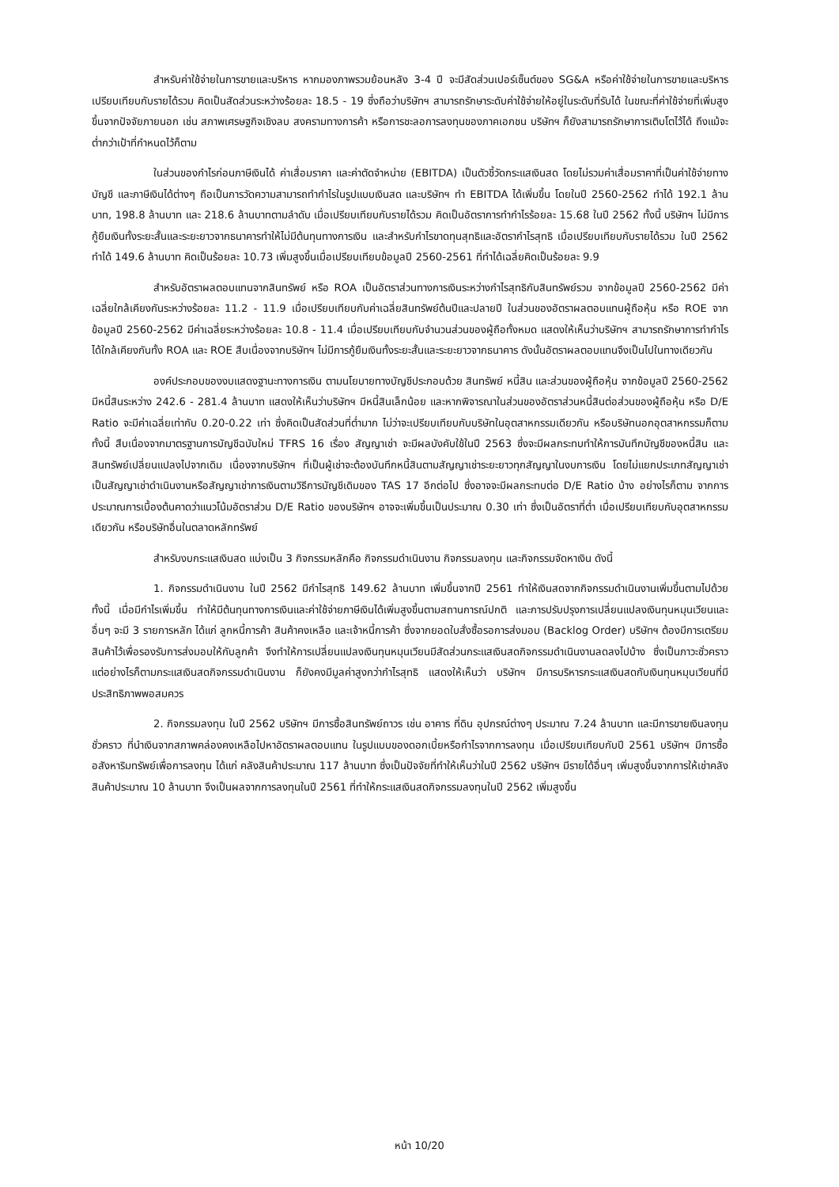สำหรับค่าใช้จ่ายในการขายและบริหาร หากมองภาพรวมย้อนหลัง 3-4 ปี จะมีสัดส่วนเปอร์เซ็นต์ของ SG&A หรือค่าใช้จ่ายในการขายและบริหารเปรียบเทียบกับรายได้รวม คิดเป็นสัดส่วนระหว่างร้อยละ 18.5 - 19 ซึ่งถือว่าบริษัทฯ สามารถรักษาระดับค่าใช้จ่ายให้อยู่ในระดับที่รับได้ ในขณะที่ค่าใช้จ่ายที่เพิ่มสูงขึ้นจากปัจจัยภายนอก เช่น สภาพเศรษฐกิจเชิงลบ สงครามทางการค้า หรือการชะลอการลงทุนของภาคเอกชน บริษัทฯ ก็ยังสามารถรักษาการเติบโตไว้ได้ ถึงแม้จะต่ำกว่าเป้าที่กำหนดไว้ก็ตาม
ในส่วนของกำไรก่อนภาษีเงินได้ ค่าเสื่อมราคา และค่าตัดจำหน่าย (EBITDA) เป็นตัวชี้วัดกระแสเงินสด โดยไม่รวมค่าเสื่อมราคาที่เป็นค่าใช้จ่ายทางบัญชี และภาษีเงินได้ต่างๆ ถือเป็นการวัดความสามารถทำกำไรในรูปแบบเงินสด และบริษัทฯ ทำ EBITDA ได้เพิ่มขึ้น โดยในปี 2560-2562 ทำได้ 192.1 ล้านบาท, 198.8 ล้านบาท และ 218.6 ล้านบาทตามลำดับ เมื่อเปรียบเทียบกับรายได้รวม คิดเป็นอัตราการทำกำไรร้อยละ 15.68 ในปี 2562 ทั้งนี้ บริษัทฯ ไม่มีการกู้ยืมเงินทั้งระยะสั้นและระยะยาวจากธนาคารทำให้ไม่มีต้นทุนทางการเงิน และสำหรับกำไรขาดทุนสุทธิและอัตรากำไรสุทธิ เมื่อเปรียบเทียบกับรายได้รวม ในปี 2562 ทำได้ 149.6 ล้านบาท คิดเป็นร้อยละ 10.73 เพิ่มสูงขึ้นเมื่อเปรียบเทียบข้อมูลปี 2560-2561 ที่ทำได้เฉลี่ยคิดเป็นร้อยละ 9.9
สำหรับอัตราผลตอบแทนจากสินทรัพย์ หรือ ROA เป็นอัตราส่วนทางการเงินระหว่างกำไรสุทธิกับสินทรัพย์รวม จากข้อมูลปี 2560-2562 มีค่าเฉลี่ยใกล้เคียงกันระหว่างร้อยละ 11.2 - 11.9 เมื่อเปรียบเทียบกับค่าเฉลี่ยสินทรัพย์ต้นปีและปลายปี ในส่วนของอัตราผลตอบแทนผู้ถือหุ้น หรือ ROE จากข้อมูลปี 2560-2562 มีค่าเฉลี่ยระหว่างร้อยละ 10.8 - 11.4 เมื่อเปรียบเทียบกับจำนวนส่วนของผู้ถือทั้งหมด แสดงให้เห็นว่าบริษัทฯ สามารถรักษาการทำกำไรได้ใกล้เคียงกันทั้ง ROA และ ROE สืบเนื่องจากบริษัทฯ ไม่มีการกู้ยืมเงินทั้งระยะสั้นและระยะยาวจากธนาคาร ดังนั้นอัตราผลตอบแทนจึงเป็นไปในทางเดียวกัน
องค์ประกอบของงบแสดงฐานะทางการเงิน ตามนโยบายทางบัญชีประกอบด้วย สินทรัพย์ หนี้สิน และส่วนของผู้ถือหุ้น จากข้อมูลปี 2560-2562 มีหนี้สินระหว่าง 242.6 - 281.4 ล้านบาท แสดงให้เห็นว่าบริษัทฯ มีหนี้สินเล็กน้อย และหากพิจารณาในส่วนของอัตราส่วนหนี้สินต่อส่วนของผู้ถือหุ้น หรือ D/E Ratio จะมีค่าเฉลี่ยเท่ากับ 0.20-0.22 เท่า ซึ่งคิดเป็นสัดส่วนที่ต่ำมาก ไม่ว่าจะเปรียบเทียบกับบริษัทในอุตสาหกรรมเดียวกัน หรือบริษัทนอกอุตสาหกรรมก็ตาม ทั้งนี้ สืบเนื่องจากมาตรฐานการบัญชีฉบับใหม่ TFRS 16 เรื่อง สัญญาเช่า จะมีผลบังคับใช้ในปี 2563 ซึ่งจะมีผลกระทบทำให้การบันทึกบัญชีของหนี้สิน และสินทรัพย์เปลี่ยนแปลงไปจากเดิม เนื่องจากบริษัทฯ ที่เป็นผู้เช่าจะต้องบันทึกหนี้สินตามสัญญาเช่าระยะยาวทุกสัญญาในงบการเงิน โดยไม่แยกประเภทสัญญาเช่าเป็นสัญญาเช่าดำเนินงานหรือสัญญาเช่าการเงินตามวิธีการบัญชีเดิมของ TAS 17 อีกต่อไป ซึ่งอาจจะมีผลกระทบต่อ D/E Ratio บ้าง อย่างไรก็ตาม จากการประมาณการเบื้องต้นคาดว่าแนวโน้มอัตราส่วน D/E Ratio ของบริษัทฯ อาจจะเพิ่มขึ้นเป็นประมาณ 0.30 เท่า ซึ่งเป็นอัตราที่ต่ำ เมื่อเปรียบเทียบกับอุตสาหกรรมเดียวกัน หรือบริษัทอื่นในตลาดหลักทรัพย์
สำหรับงบกระแสเงินสด แบ่งเป็น 3 กิจกรรมหลักคือ กิจกรรมดำเนินงาน กิจกรรมลงทุน และกิจกรรมจัดหาเงิน ดังนี้
1. กิจกรรมดำเนินงาน ในปี 2562 มีกำไรสุทธิ 149.62 ล้านบาท เพิ่มขึ้นจากปี 2561 ทำให้เงินสดจากกิจกรรมดำเนินงานเพิ่มขึ้นตามไปด้วย ทั้งนี้ เมื่อมีกำไรเพิ่มขึ้น ทำให้มีต้นทุนทางการเงินและค่าใช้จ่ายภาษีเงินได้เพิ่มสูงขึ้นตามสถานการณ์ปกติ และการปรับปรุงการเปลี่ยนแปลงเงินทุนหมุนเวียนและอื่นๆ จะมี 3 รายการหลัก ได้แก่ ลูกหนี้การค้า สินค้าคงเหลือ และเจ้าหนี้การค้า ซึ่งจากยอดใบสั่งซื้อรอการส่งมอบ (Backlog Order) บริษัทฯ ต้องมีการเตรียมสินค้าไว้เพื่อรองรับการส่งมอบให้กับลูกค้า จึงทำให้การเปลี่ยนแปลงเงินทุนหมุนเวียนมีสัดส่วนกระแสเงินสดกิจกรรมดำเนินงานลดลงไปบ้าง ซึ่งเป็นภาวะชั่วคราว แต่อย่างไรก็ตามกระแสเงินสดกิจกรรมดำเนินงาน ก็ยังคงมีมูลค่าสูงกว่ากำไรสุทธิ แสดงให้เห็นว่า บริษัทฯ มีการบริหารกระแสเงินสดกับเงินทุนหมุนเวียนที่มีประสิทธิภาพพอสมควร
2. กิจกรรมลงทุน ในปี 2562 บริษัทฯ มีการซื้อสินทรัพย์ถาวร เช่น อาคาร ที่ดิน อุปกรณ์ต่างๆ ประมาณ 7.24 ล้านบาท และมีการขายเงินลงทุนชั่วคราว ที่นำเงินจากสภาพคล่องคงเหลือไปหาอัตราผลตอบแทน ในรูปแบบของดอกเบี้ยหรือกำไรจากการลงทุน เมื่อเปรียบเทียบกับปี 2561 บริษัทฯ มีการซื้ออสังหาริมทรัพย์เพื่อการลงทุน ได้แก่ คลังสินค้าประมาณ 117 ล้านบาท ซึ่งเป็นปัจจัยที่ทำให้เห็นว่าในปี 2562 บริษัทฯ มีรายได้อื่นๆ เพิ่มสูงขึ้นจากการให้เช่าคลังสินค้าประมาณ 10 ล้านบาท จึงเป็นผลจากการลงทุนในปี 2561 ที่ทำให้กระแสเงินสดกิจกรรมลงทุนในปี 2562 เพิ่มสูงขึ้น
หน้า 10/20